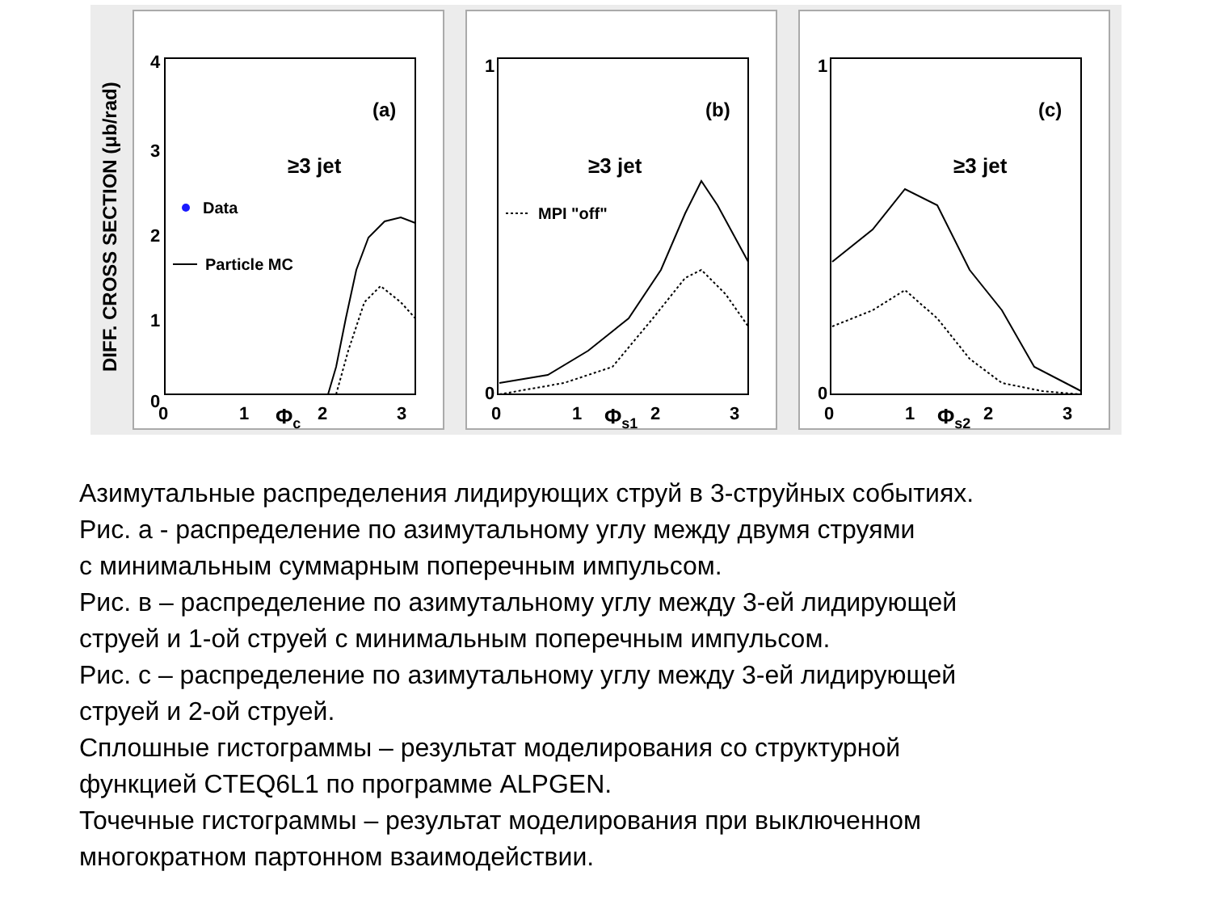DIFF. CROSS SECTION (μb/rad)
4
3
2
1
0
0
1
2
3
Φc
(a)
≥3 jet
Data
Particle MC
1
0
0
1
2
3
Φs1
(b)
≥3 jet
MPI "off"
1
0
0
1
2
3
Φs2
(c)
≥3 jet
Азимутальные распределения лидирующих струй в 3-струйных событиях.
Рис. а - распределение по азимутальному углу между двумя струями
с минимальным суммарным поперечным импульсом.
Рис. в – распределение по азимутальному углу между 3-ей лидирующей
струей и 1-ой струей с минимальным поперечным импульсом.
Рис. с – распределение по азимутальному углу между 3-ей лидирующей
струей и 2-ой струей.
Сплошные гистограммы – результат моделирования со структурной
функцией CTEQ6L1 по программе ALPGEN.
Точечные гистограммы – результат моделирования при выключенном
многократном партонном взаимодействии.